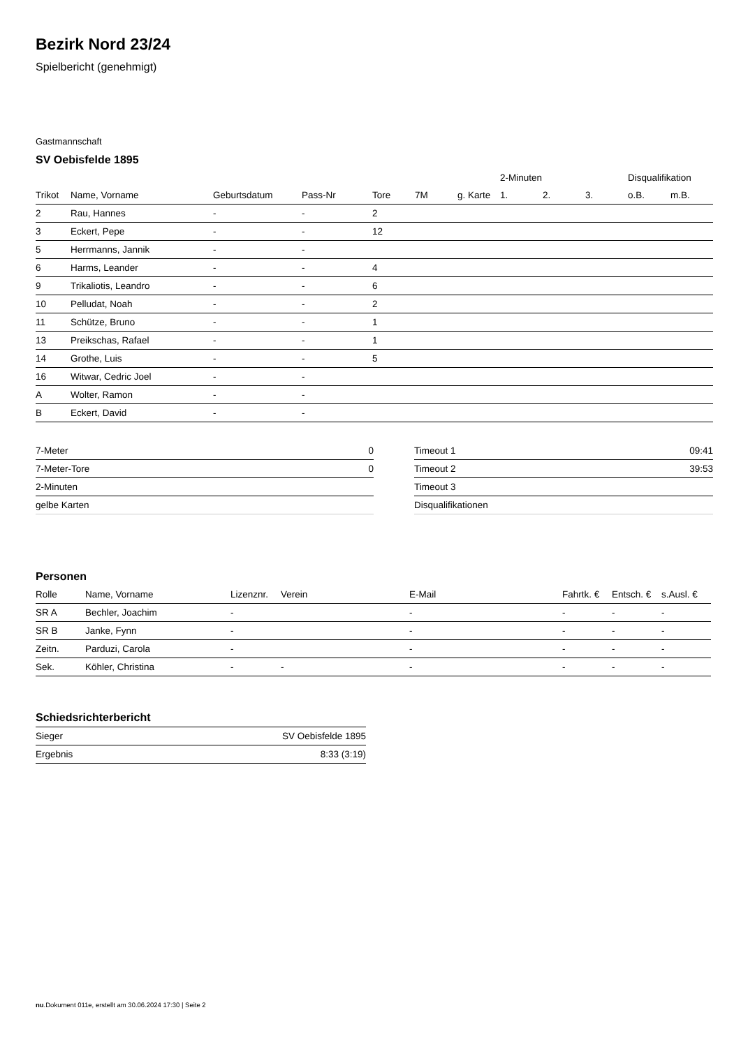Bezirk Nord 23/24
Spielbericht (genehmigt)
Gastmannschaft
SV Oebisfelde 1895
| | | | | | | | 2-Minuten | | | Disqualifikation | |
| --- | --- | --- | --- | --- | --- | --- | --- | --- | --- | --- | --- |
| Trikot | Name, Vorname | Geburtsdatum | Pass-Nr | Tore | 7M | g. Karte | 1. | 2. | 3. | o.B. | m.B. |
| 2 | Rau, Hannes | - | - | 2 | | | | | | | |
| 3 | Eckert, Pepe | - | - | 12 | | | | | | | |
| 5 | Herrmanns, Jannik | - | - | | | | | | | | |
| 6 | Harms, Leander | - | - | 4 | | | | | | | |
| 9 | Trikaliotis, Leandro | - | - | 6 | | | | | | | |
| 10 | Pelludat, Noah | - | - | 2 | | | | | | | |
| 11 | Schütze, Bruno | - | - | 1 | | | | | | | |
| 13 | Preikschas, Rafael | - | - | 1 | | | | | | | |
| 14 | Grothe, Luis | - | - | 5 | | | | | | | |
| 16 | Witwar, Cedric Joel | - | - | | | | | | | | |
| A | Wolter, Ramon | - | - | | | | | | | | |
| B | Eckert, David | - | - | | | | | | | | |
| 7-Meter | 0 |
| 7-Meter-Tore | 0 |
| 2-Minuten | |
| gelbe Karten | |
| Timeout 1 | 09:41 |
| Timeout 2 | 39:53 |
| Timeout 3 | |
| Disqualifikationen | |
Personen
| Rolle | Name, Vorname | Lizenznr. | Verein | E-Mail | Fahrtk. € | Entsch. € | s.Ausl. € |
| --- | --- | --- | --- | --- | --- | --- | --- |
| SR A | Bechler, Joachim | - | | - | - | - | - |
| SR B | Janke, Fynn | - | | - | - | - | - |
| Zeitn. | Parduzi, Carola | - | | - | - | - | - |
| Sek. | Köhler, Christina | - | - | - | - | - | - |
Schiedsrichterbericht
| Sieger | SV Oebisfelde 1895 |
| Ergebnis | 8:33 (3:19) |
nu.Dokument 011e, erstellt am 30.06.2024 17:30 | Seite 2